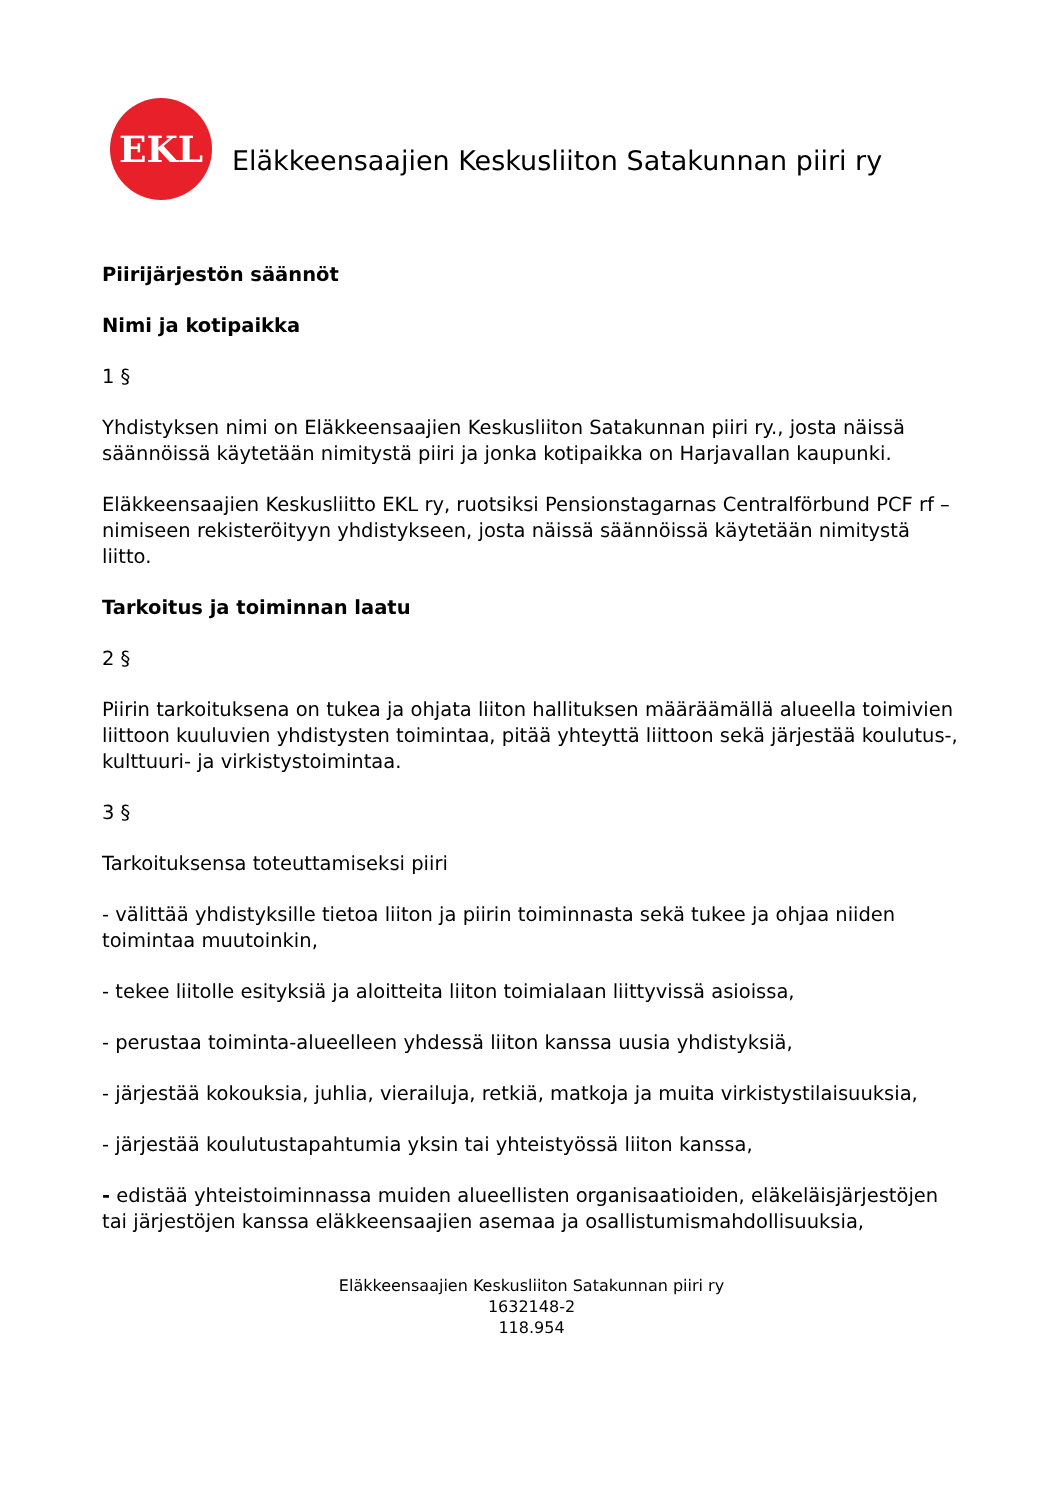EKL
Eläkkeensaajien Keskusliiton Satakunnan piiri ry
Piirijärjestön säännöt
Nimi ja kotipaikka
1 §
Yhdistyksen nimi on Eläkkeensaajien Keskusliiton Satakunnan piiri ry., josta näissä säännöissä käytetään nimitystä piiri ja jonka kotipaikka on Harjavallan kaupunki.
Eläkkeensaajien Keskusliitto EKL ry, ruotsiksi Pensionstagarnas Centralförbund PCF rf – nimiseen rekisteröityyn yhdistykseen, josta näissä säännöissä käytetään nimitystä liitto.
Tarkoitus ja toiminnan laatu
2 §
Piirin tarkoituksena on tukea ja ohjata liiton hallituksen määräämällä alueella toimivien liittoon kuuluvien yhdistysten toimintaa, pitää yhteyttä liittoon sekä järjestää koulutus-, kulttuuri- ja virkistystoimintaa.
3 §
Tarkoituksensa toteuttamiseksi piiri
- välittää yhdistyksille tietoa liiton ja piirin toiminnasta sekä tukee ja ohjaa niiden toimintaa muutoinkin,
- tekee liitolle esityksiä ja aloitteita liiton toimialaan liittyvissä asioissa,
- perustaa toiminta-alueelleen yhdessä liiton kanssa uusia yhdistyksiä,
- järjestää kokouksia, juhlia, vierailuja, retkiä, matkoja ja muita virkistystilaisuuksia,
- järjestää koulutustapahtumia yksin tai yhteistyössä liiton kanssa,
- edistää yhteistoiminnassa muiden alueellisten organisaatioiden, eläkeläisjärjestöjen tai järjestöjen kanssa eläkkeensaajien asemaa ja osallistumismahdollisuuksia,
Eläkkeensaajien Keskusliiton Satakunnan piiri ry
1632148-2
118.954